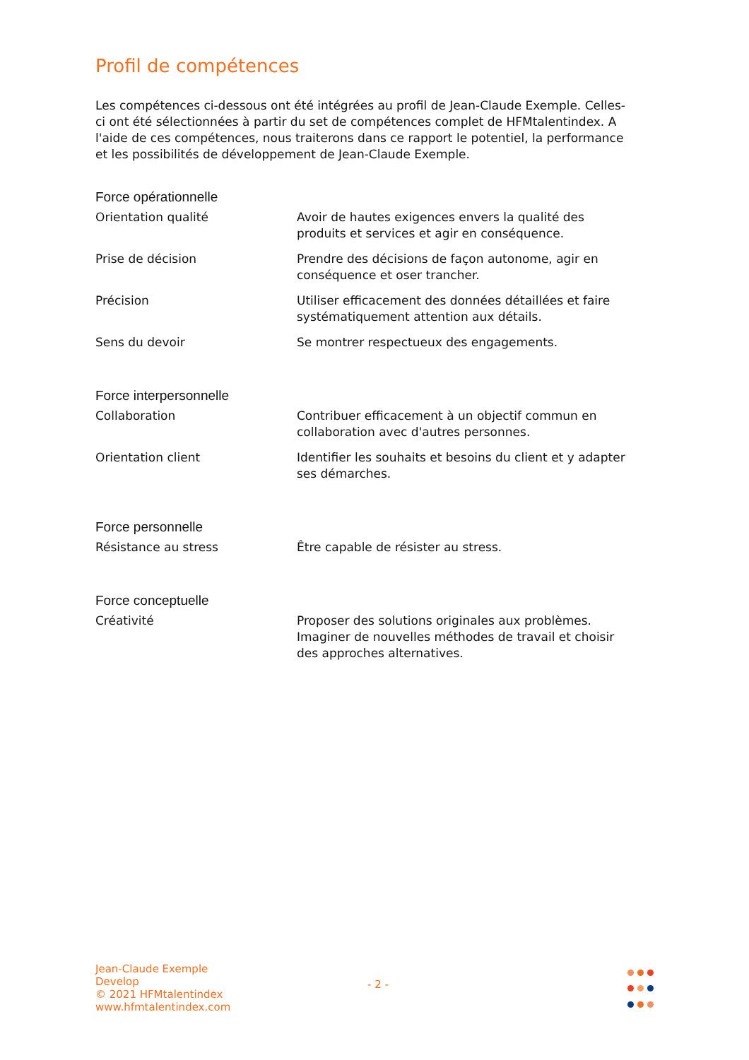Profil de compétences
Les compétences ci-dessous ont été intégrées au profil de Jean-Claude Exemple. Celles-ci ont été sélectionnées à partir du set de compétences complet de HFMtalentindex. A l'aide de ces compétences, nous traiterons dans ce rapport le potentiel, la performance et les possibilités de développement de Jean-Claude Exemple.
Force opérationnelle
| Orientation qualité | Avoir de hautes exigences envers la qualité des produits et services et agir en conséquence. |
| Prise de décision | Prendre des décisions de façon autonome, agir en conséquence et oser trancher. |
| Précision | Utiliser efficacement des données détaillées et faire systématiquement attention aux détails. |
| Sens du devoir | Se montrer respectueux des engagements. |
Force interpersonnelle
| Collaboration | Contribuer efficacement à un objectif commun en collaboration avec d'autres personnes. |
| Orientation client | Identifier les souhaits et besoins du client et y adapter ses démarches. |
Force personnelle
| Résistance au stress | Être capable de résister au stress. |
Force conceptuelle
| Créativité | Proposer des solutions originales aux problèmes. Imaginer de nouvelles méthodes de travail et choisir des approches alternatives. |
Jean-Claude Exemple
Develop
© 2021 HFMtalentindex
www.hfmtalentindex.com
- 2 -